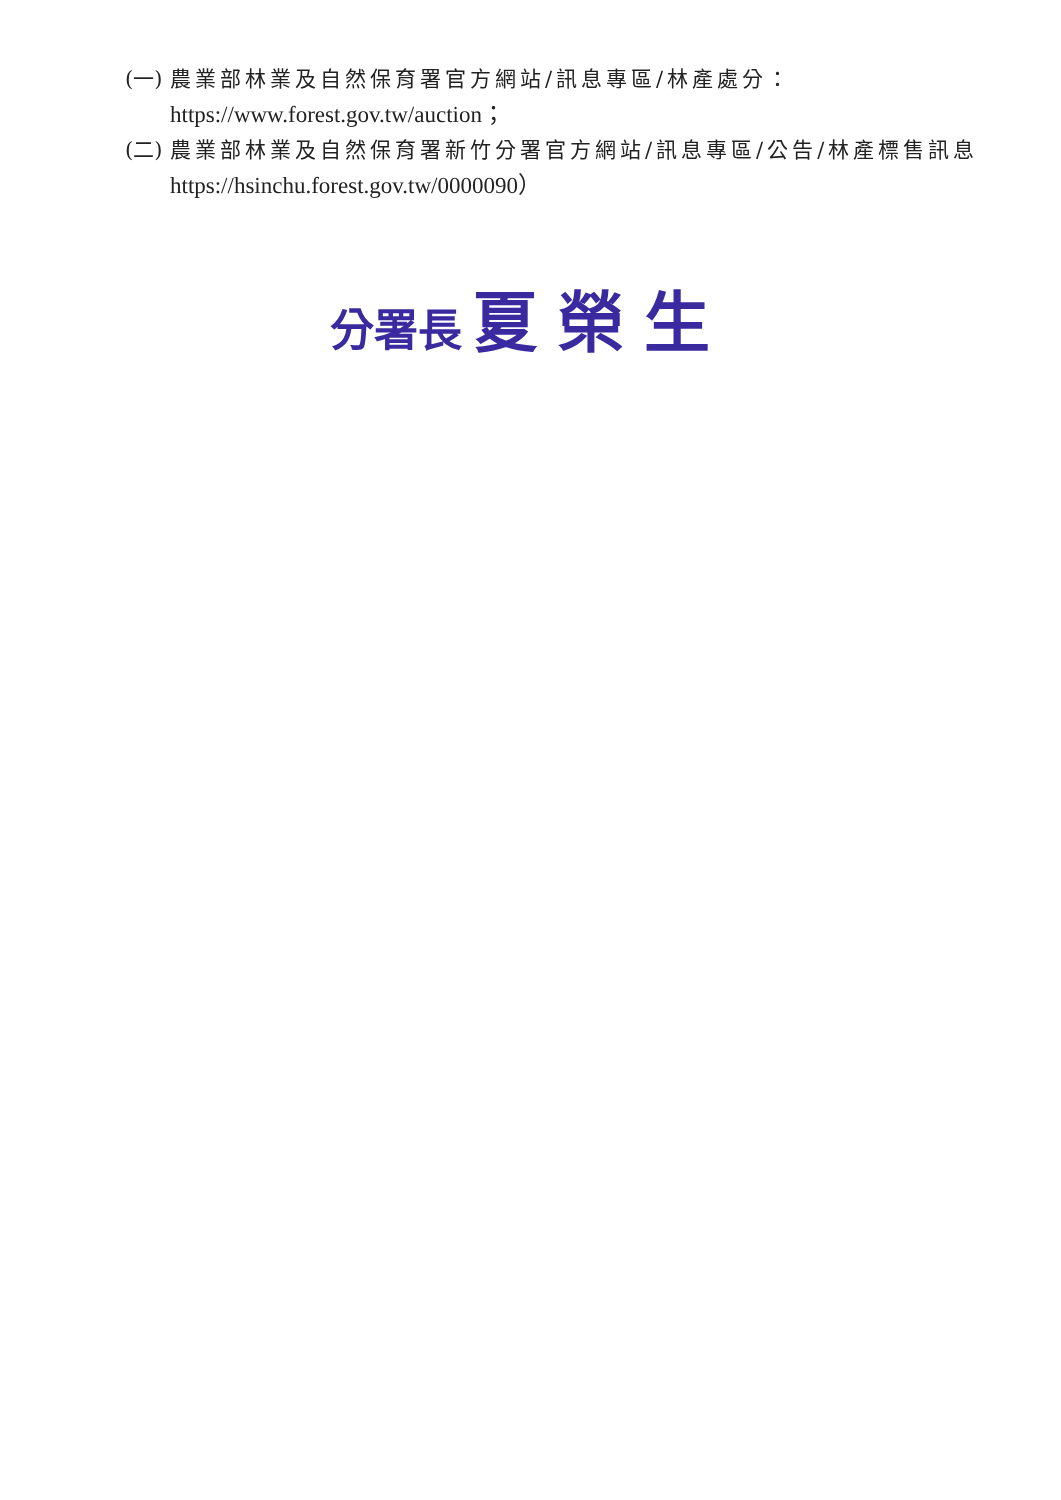(一)
農業部林業及自然保育署官方網站/訊息專區/林產處分：
https://www.forest.gov.tw/auction；
(二)
農業部林業及自然保育署新竹分署官方網站/訊息專區/公告/林產標售訊息
https://hsinchu.forest.gov.tw/0000090）
分署長 夏榮生